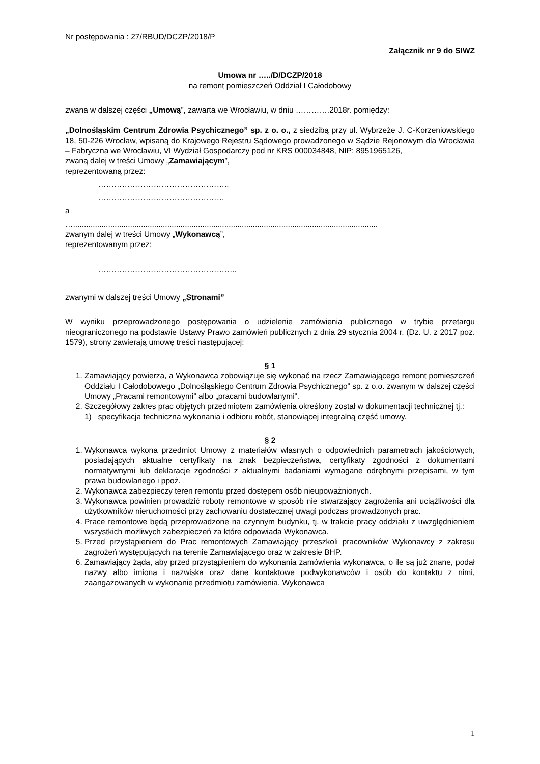Nr postępowania : 27/RBUD/DCZP/2018/P
Załącznik nr 9 do SIWZ
Umowa nr …../D/DCZP/2018
na remont pomieszczeń Oddział I Całodobowy
zwana w dalszej części „Umową”, zawarta we Wrocławiu, w dniu ………….2018r. pomiędzy:
„Dolnośląskim Centrum Zdrowia Psychicznego” sp. z o. o., z siedzibą przy ul. Wybrzeże J. C-Korzeniowskiego 18, 50-226 Wrocław, wpisaną do Krajowego Rejestru Sądowego prowadzonego w Sądzie Rejonowym dla Wrocławia – Fabryczna we Wrocławiu, VI Wydział Gospodarczy pod nr KRS 000034848, NIP: 8951965126,
zwaną dalej w treści Umowy „Zamawiającym”,
reprezentowaną przez:
…………………………………………..
…………………………………………
a
…...........................................................................................................................................
zwanym dalej w treści Umowy „Wykonawcą”,
reprezentowanym przez:
……………………………………………..
zwanymi w dalszej treści Umowy „Stronami”
W wyniku przeprowadzonego postępowania o udzielenie zamówienia publicznego w trybie przetargu nieograniczonego na podstawie Ustawy Prawo zamówień publicznych z dnia 29 stycznia 2004 r. (Dz. U. z 2017 poz. 1579), strony zawierają umowę treści następującej:
§ 1
1. Zamawiający powierza, a Wykonawca zobowiązuje się wykonać na rzecz Zamawiającego remont pomieszczeń Oddziału I Całodobowego „Dolnośląskiego Centrum Zdrowia Psychicznego” sp. z o.o. zwanym w dalszej części Umowy „Pracami remontowymi” albo „pracami budowlanymi”.
2. Szczegółowy zakres prac objętych przedmiotem zamówienia określony został w dokumentacji technicznej tj.:
1) specyfikacja techniczna wykonania i odbioru robót, stanowiącej integralną część umowy.
§ 2
1. Wykonawca wykona przedmiot Umowy z materiałów własnych o odpowiednich parametrach jakościowych, posiadających aktualne certyfikaty na znak bezpieczeństwa, certyfikaty zgodności z dokumentami normatywnymi lub deklaracje zgodności z aktualnymi badaniami wymagane odrębnymi przepisami, w tym prawa budowlanego i ppoż.
2. Wykonawca zabezpieczy teren remontu przed dostępem osób nieupoważnionych.
3. Wykonawca powinien prowadzić roboty remontowe w sposób nie stwarzający zagrożenia ani uciążliwości dla użytkowników nieruchomości przy zachowaniu dostatecznej uwagi podczas prowadzonych prac.
4. Prace remontowe będą przeprowadzone na czynnym budynku, tj. w trakcie pracy oddziału z uwzględnieniem wszystkich możliwych zabezpieczeń za które odpowiada Wykonawca.
5. Przed przystąpieniem do Prac remontowych Zamawiający przeszkoli pracowników Wykonawcy z zakresu zagrożeń występujących na terenie Zamawiającego oraz w zakresie BHP.
6. Zamawiający żąda, aby przed przystąpieniem do wykonania zamówienia wykonawca, o ile są już znane, podał nazwy albo imiona i nazwiska oraz dane kontaktowe podwykonawców i osób do kontaktu z nimi, zaangażowanych w wykonanie przedmiotu zamówienia. Wykonawca
1